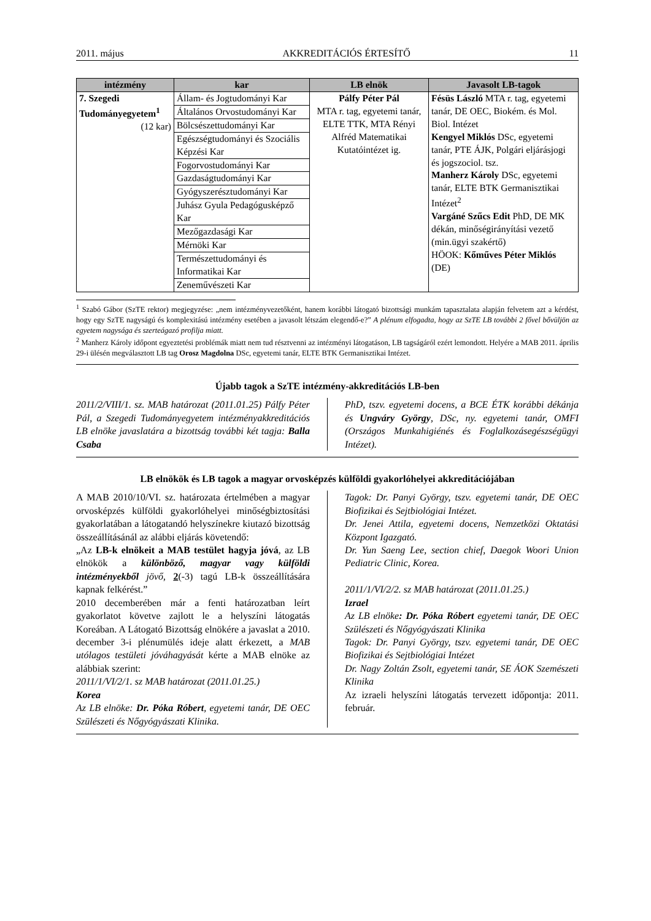2011. május AKKREDITÁCIÓS ÉRTESÍTŐ 11
| intézmény | kar | LB elnök | Javasolt LB-tagok |
| --- | --- | --- | --- |
| 7. Szegedi Tudományegyetem<sup>1</sup> (12 kar) | Állam- és Jogtudományi Kar | Pálfy Péter Pál MTA r. tag, egyetemi tanár, ELTE TTK, MTA Rényi Alfréd Matematikai Kutatóintézet ig. | Fésüs László MTA r. tag, egyetemi tanár, DE OEC, Biokém. és Mol. Biol. Intézet Kengyel Miklós DSc, egyetemi tanár, PTE ÁJK, Polgári eljárásjogi és jogszociol. tsz. Manherz Károly DSc, egyetemi tanár, ELTE BTK Germanisztikai Intézet<sup>2</sup> Vargáné Szűcs Edit PhD, DE MK dékán, minőségirányítási vezető (min.ügyi szakértő) HÖOK: Kőműves Péter Miklós (DE) |
| | Általános Orvostudományi Kar | | |
| | Bölcsészettudományi Kar | | |
| | Egészségtudományi és Szociális Képzési Kar | | |
| | Fogorvostudományi Kar | | |
| | Gazdaságtudományi Kar | | |
| | Gyógyszerésztudományi Kar | | |
| | Juhász Gyula Pedagógusképző Kar | | |
| | Mezőgazdasági Kar | | |
| | Mérnöki Kar | | |
| | Természettudományi és Informatikai Kar | | |
| | Zeneművészeti Kar | | |
<sup>1</sup> Szabó Gábor (SzTE rektor) megjegyzése: „nem intézményvezetőként, hanem korábbi látogató bizottsági munkám tapasztalata alapján felvetem azt a kérdést, hogy egy SzTE nagyságú és komplexitású intézmény esetében a javasolt létszám elegendő-e?” A plénum elfogadta, hogy az SzTE LB további 2 fővel bővüljön az egyetem nagysága és szerteágazó profilja miatt.
<sup>2</sup> Manherz Károly időpont egyeztetési problémák miatt nem tud résztvenni az intézményi látogatáson, LB tagságáról ezért lemondott. Helyére a MAB 2011. április 29-i ülésén megválasztott LB tag Orosz Magdolna DSc, egyetemi tanár, ELTE BTK Germanisztikai Intézet.
Újabb tagok a SzTE intézmény-akkreditációs LB-ben
2011/2/VIII/1. sz. MAB határozat (2011.01.25) Pálfy Péter Pál, a Szegedi Tudományegyetem intézményakkreditációs LB elnöke javaslatára a bizottság további két tagja: Balla Csaba
PhD, tszv. egyetemi docens, a BCE ÉTK korábbi dékánja és Ungváry György, DSc, ny. egyetemi tanár, OMFI (Országos Munkahigiénés és Foglalkozásegészségügyi Intézet).
LB elnökök és LB tagok a magyar orvosképzés külföldi gyakorlóhelyei akkreditációjában
A MAB 2010/10/VI. sz. határozata értelmében a magyar orvosképzés külföldi gyakorlóhelyei minőségbiztosítási gyakorlatában a látogatandó helyszínekre kiutazó bizottság összeállításánál az alábbi eljárás követendő:
„Az LB-k elnökeit a MAB testület hagyja jóvá, az LB elnökök a különböző, magyar vagy külföldi intézményekből jövő, 2(-3) tagú LB-k összeállítására kapnak felkérést.”
2010 decemberében már a fenti határozatban leírt gyakorlatot követve zajlott le a helyszíni látogatás Koreában. A Látogató Bizottság elnökére a javaslat a 2010. december 3-i plénumülés ideje alatt érkezett, a MAB utólagos testületi jóváhagyását kérte a MAB elnöke az alábbiak szerint:
2011/1/VI/2/1. sz MAB határozat (2011.01.25.)
Korea
Az LB elnöke: Dr. Póka Róbert, egyetemi tanár, DE OEC Szülészeti és Nőgyógyászati Klinika.
Tagok: Dr. Panyi György, tszv. egyetemi tanár, DE OEC Biofizikai és Sejtbiológiai Intézet.
Dr. Jenei Attila, egyetemi docens, Nemzetközi Oktatási Központ Igazgató.
Dr. Yun Saeng Lee, section chief, Daegok Woori Union Pediatric Clinic, Korea.
2011/1/VI/2/2. sz MAB határozat (2011.01.25.)
Izrael
Az LB elnöke: Dr. Póka Róbert egyetemi tanár, DE OEC Szülészeti és Nőgyógyászati Klinika
Tagok: Dr. Panyi György, tszv. egyetemi tanár, DE OEC Biofizikai és Sejtbiológiai Intézet
Dr. Nagy Zoltán Zsolt, egyetemi tanár, SE ÁOK Szemészeti Klinika
Az izraeli helyszíni látogatás tervezett időpontja: 2011. február.